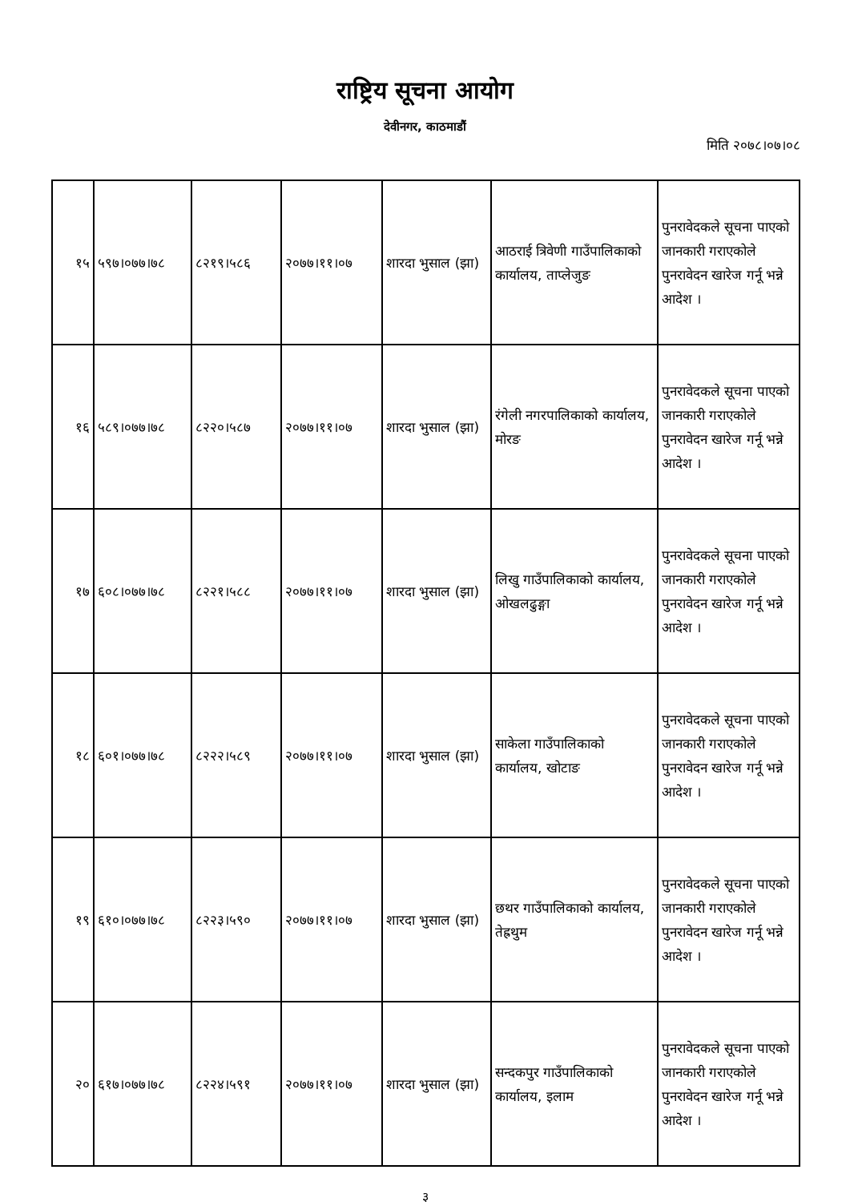राष्ट्रिय सूचना आयोग
देवीनगर, काठमाडौं
मिति २०७८।०७।०८
| १५ | ५९७।०७७।७८ | ८२१९।५८६ | २०७७।११।०७ | शारदा भुसाल (झा) | आठराई त्रिवेणी गाउँपालिकाको कार्यालय, ताप्लेजुङ | पुनरावेदकले सूचना पाएको जानकारी गराएकोले पुनरावेदन खारेज गर्नू भन्ने आदेश । |
| १६ | ५८९।०७७।७८ | ८२२०।५८७ | २०७७।११।०७ | शारदा भुसाल (झा) | रंगेली नगरपालिकाको कार्यालय, मोरङ | पुनरावेदकले सूचना पाएको जानकारी गराएकोले पुनरावेदन खारेज गर्नू भन्ने आदेश । |
| १७ | ६०८।०७७।७८ | ८२२१।५८८ | २०७७।११।०७ | शारदा भुसाल (झा) | लिखु गाउँपालिकाको कार्यालय, ओखलढुङ्गा | पुनरावेदकले सूचना पाएको जानकारी गराएकोले पुनरावेदन खारेज गर्नू भन्ने आदेश । |
| १८ | ६०१।०७७।७८ | ८२२२।५८९ | २०७७।११।०७ | शारदा भुसाल (झा) | साकेला गाउँपालिकाको कार्यालय, खोटाङ | पुनरावेदकले सूचना पाएको जानकारी गराएकोले पुनरावेदन खारेज गर्नू भन्ने आदेश । |
| १९ | ६१०।०७७।७८ | ८२२३।५९० | २०७७।११।०७ | शारदा भुसाल (झा) | छथर गाउँपालिकाको कार्यालय, तेह्रथुम | पुनरावेदकले सूचना पाएको जानकारी गराएकोले पुनरावेदन खारेज गर्नू भन्ने आदेश । |
| २० | ६१७।०७७।७८ | ८२२४।५९१ | २०७७।११।०७ | शारदा भुसाल (झा) | सन्दकपुर गाउँपालिकाको कार्यालय, इलाम | पुनरावेदकले सूचना पाएको जानकारी गराएकोले पुनरावेदन खारेज गर्नू भन्ने आदेश । |
३